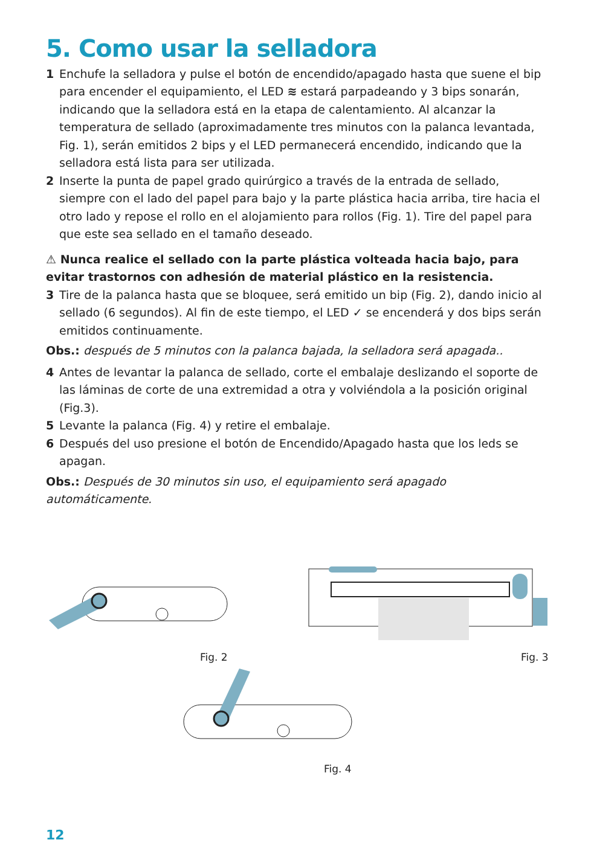5. Como usar la selladora
1 Enchufe la selladora y pulse el botón de encendido/apagado hasta que suene el bip para encender el equipamiento, el LED ≋ estará parpadeando y 3 bips sonarán, indicando que la selladora está en la etapa de calentamiento. Al alcanzar la temperatura de sellado (aproximadamente tres minutos con la palanca levantada, Fig. 1), serán emitidos 2 bips y el LED permanecerá encendido, indicando que la selladora está lista para ser utilizada.
2 Inserte la punta de papel grado quirúrgico a través de la entrada de sellado, siempre con el lado del papel para bajo y la parte plástica hacia arriba, tire hacia el otro lado y repose el rollo en el alojamiento para rollos (Fig. 1). Tire del papel para que este sea sellado en el tamaño deseado.
⚠ Nunca realice el sellado con la parte plástica volteada hacia bajo, para evitar trastornos con adhesión de material plástico en la resistencia.
3 Tire de la palanca hasta que se bloquee, será emitido un bip (Fig. 2), dando inicio al sellado (6 segundos). Al fin de este tiempo, el LED ✓ se encenderá y dos bips serán emitidos continuamente.
Obs.: después de 5 minutos con la palanca bajada, la selladora será apagada..
4 Antes de levantar la palanca de sellado, corte el embalaje deslizando el soporte de las láminas de corte de una extremidad a otra y volviéndola a la posición original (Fig.3).
5 Levante la palanca (Fig. 4) y retire el embalaje.
6 Después del uso presione el botón de Encendido/Apagado hasta que los leds se apagan.
Obs.: Después de 30 minutos sin uso, el equipamiento será apagado automáticamente.
Fig. 2 Fig. 3
Fig. 4
12